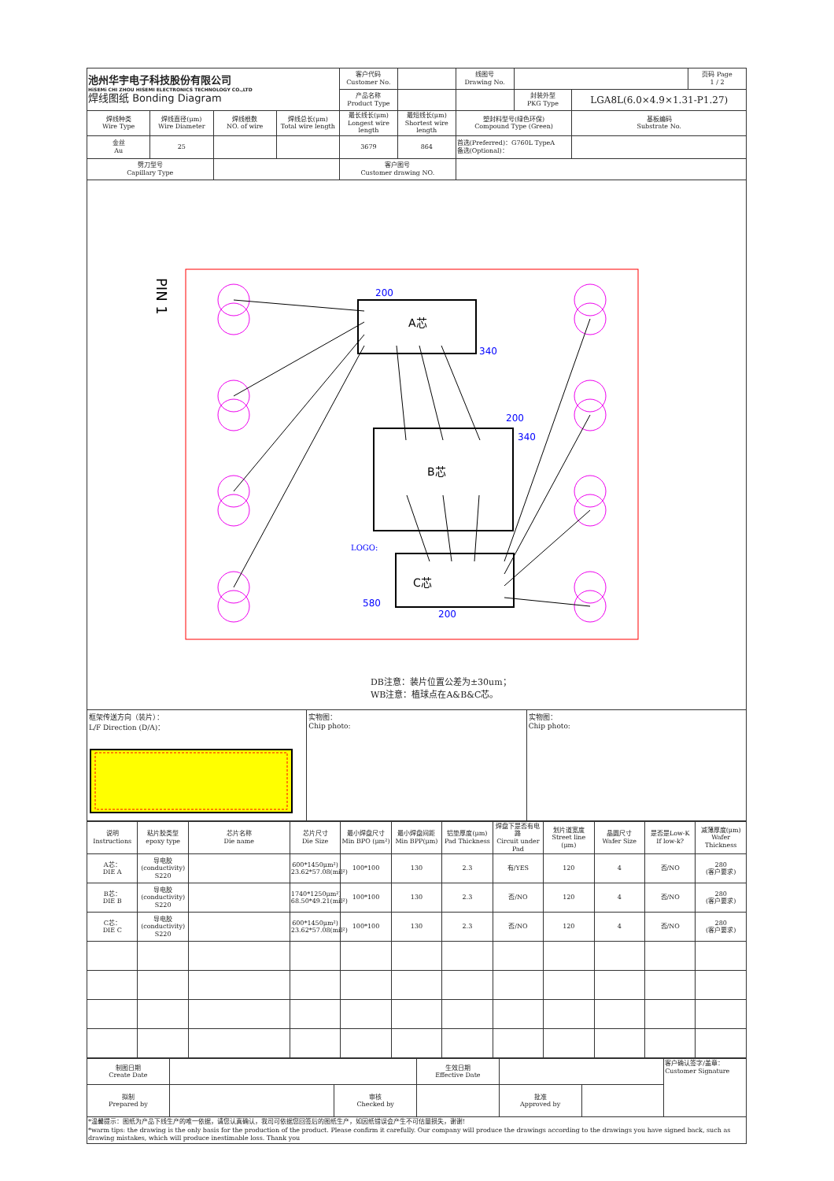| 池州华宇电子科技股份有限公司 HiSEMi CHI ZHOU HISEMI ELECTRONICS TECHNOLOGY CO.,LTD 焊线图纸 Bonding Diagram | | | | 客户代码 Customer No. | | 线图号 Drawing No. | | | 页码 Page 1 / 2 |
| | | | | 产品名称 Product Type | | | 封装外型 PKG Type | LGA8L(6.0×4.9×1.31-P1.27) | |
| 焊线种类 Wire Type | 焊线直径(μm) Wire Diameter | 焊线根数 NO. of wire | 焊线总长(μm) Total wire length | 最长线长(μm) Longest wire length | 最短线长(μm) Shortest wire length | 塑封料型号(绿色环保) Compound Type (Green) | | 基板编码 Substrate No. | |
| 金丝 Au | 25 | | | 3679 | 864 | 首选(Preferred)：G760L TypeA 备选(Optional)： | | | |
| 劈刀型号 Capillary Type | | | | 客户图号 Customer drawing NO. | | | | | |
PIN 1
A芯
B芯
C芯
200
340
200
340
580
200
LOGO:
DB注意：装片位置公差为±30um；
WB注意：植球点在A&B&C芯。
框架传送方向（装片）：
L/F Direction (D/A)：
实物图：
Chip photo:
实物图：
Chip photo:
| 说明 Instructions | 粘片胶类型 epoxy type | 芯片名称 Die name | 芯片尺寸 Die Size | 最小焊盘尺寸 Min BPO (μm²) | 最小焊盘间距 Min BPP(μm) | 铝垫厚度(μm) Pad Thickness | 焊盘下是否有电路 Circuit under Pad | 划片道宽度 Street line (μm) | 晶圆尺寸 Wafer Size | 是否是Low-K If low-k? | 减薄厚度(μm) Wafer Thickness |
| A芯： DIE A | 导电胶 (conductivity) S220 | | 600*1450μm²) 23.62*57.08(mil²) | 100*100 | 130 | 2.3 | 有/YES | 120 | 4 | 否/NO | 280 (客户要求) |
| B芯： DIE B | 导电胶 (conductivity) S220 | | 1740*1250μm²) 68.50*49.21(mil²) | 100*100 | 130 | 2.3 | 否/NO | 120 | 4 | 否/NO | 280 (客户要求) |
| C芯： DIE C | 导电胶 (conductivity) S220 | | 600*1450μm²) 23.62*57.08(mil²) | 100*100 | 130 | 2.3 | 否/NO | 120 | 4 | 否/NO | 280 (客户要求) |
| 制图日期 Create Date | | | 生效日期 Effective Date | | | 客户确认签字/盖章： Customer Signature |
| 拟制 Prepared by | | 审核 Checked by | | 批准 Approved by | | |
*温馨提示：图纸为产品下线生产的唯一依据，请您认真确认，我司可依据您回签后的图纸生产，如因纸错误会产生不可估量损失，谢谢!
*warm tips: the drawing is the only basis for the production of the product. Please confirm it carefully. Our company will produce the drawings according to the drawings you have signed back, such as drawing mistakes, which will produce inestimable loss. Thank you